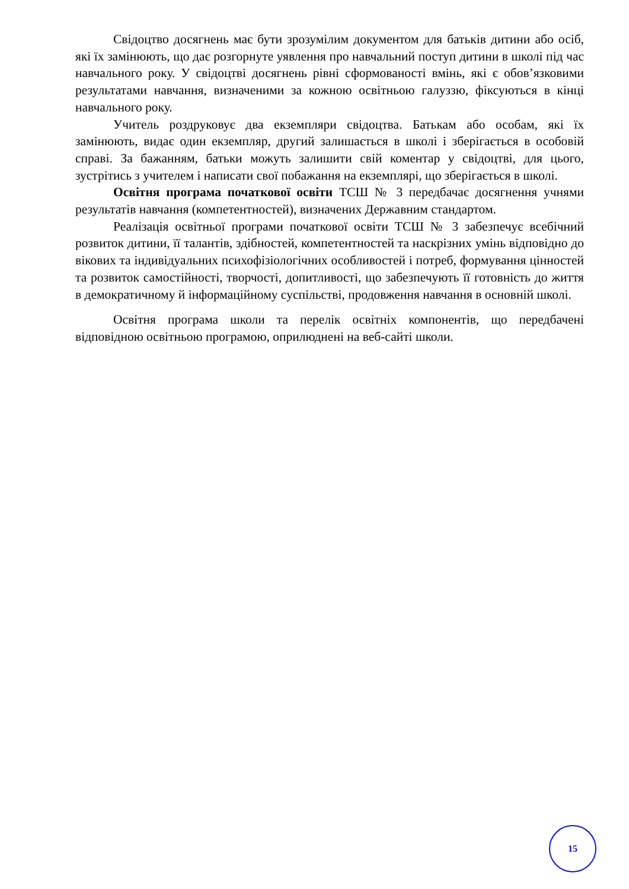Свідоцтво досягнень має бути зрозумілим документом для батьків дитини або осіб, які їх замінюють, що дає розгорнуте уявлення про навчальний поступ дитини в школі під час навчального року. У свідоцтві досягнень рівні сформованості вмінь, які є обов’язковими результатами навчання, визначеними за кожною освітньою галуззю, фіксуються в кінці навчального року.
Учитель роздруковує два екземпляри свідоцтва. Батькам або особам, які їх замінюють, видає один екземпляр, другий залишається в школі і зберігається в особовій справі. За бажанням, батьки можуть залишити свій коментар у свідоцтві, для цього, зустрітись з учителем і написати свої побажання на екземплярі, що зберігається в школі.
Освітня програма початкової освіти ТСШ № 3 передбачає досягнення учнями результатів навчання (компетентностей), визначених Державним стандартом.
Реалізація освітньої програми початкової освіти ТСШ № 3 забезпечує всебічний розвиток дитини, її талантів, здібностей, компетентностей та наскрізних умінь відповідно до вікових та індивідуальних психофізіологічних особливостей і потреб, формування цінностей та розвиток самостійності, творчості, допитливості, що забезпечують її готовність до життя в демократичному й інформаційному суспільстві, продовження навчання в основній школі.
Освітня програма школи та перелік освітніх компонентів, що передбачені відповідною освітньою програмою, оприлюднені на веб-сайті школи.
15